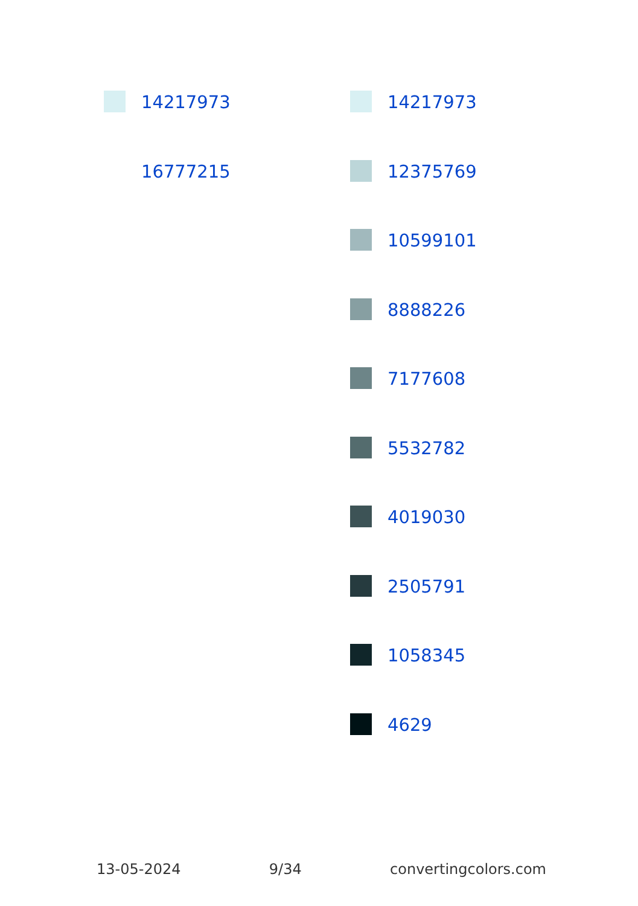14217973
16777215
14217973
12375769
10599101
8888226
7177608
5532782
4019030
2505791
1058345
4629
13-05-2024 9/34 convertingcolors.com